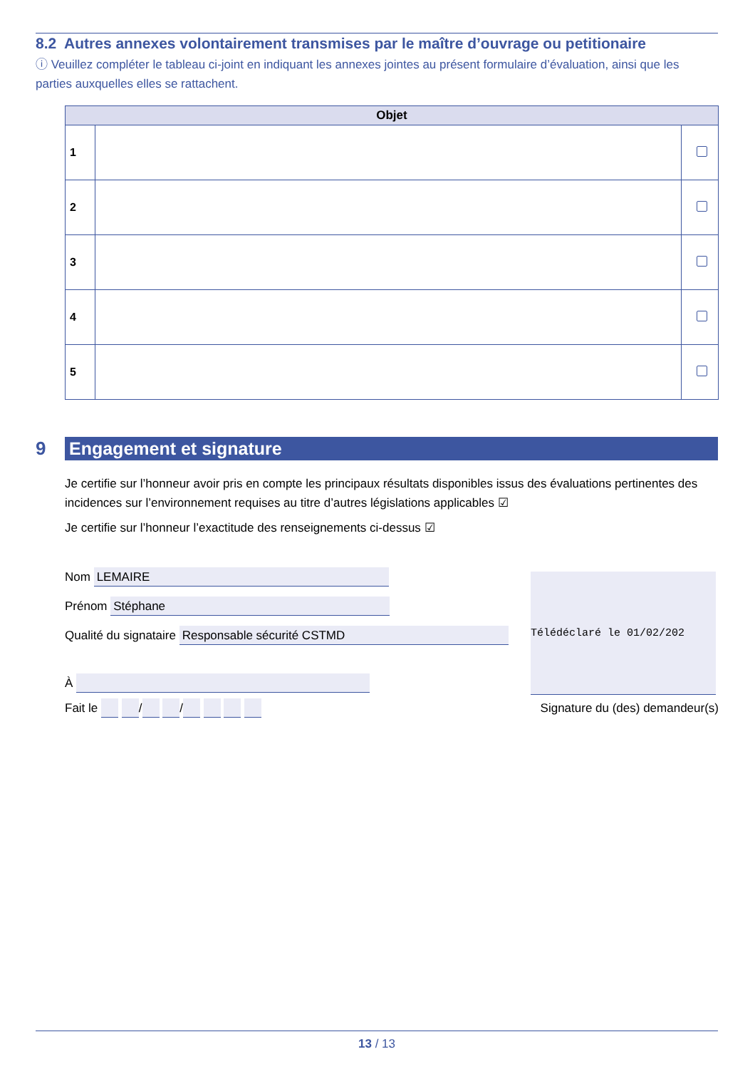8.2 Autres annexes volontairement transmises par le maître d’ouvrage ou petitionaire
ⓘ Veuillez compléter le tableau ci-joint en indiquant les annexes jointes au présent formulaire d’évaluation, ainsi que les parties auxquelles elles se rattachent.
| Objet | | |
| --- | --- | --- |
| 1 | | |
| 2 | | |
| 3 | | |
| 4 | | |
| 5 | | |
9 Engagement et signature
Je certifie sur l’honneur avoir pris en compte les principaux résultats disponibles issus des évaluations pertinentes des incidences sur l’environnement requises au titre d’autres législations applicables ☑
Je certifie sur l’honneur l’exactitude des renseignements ci-dessus ☑
Nom LEMAIRE
Prénom Stéphane
Qualité du signataire Responsable sécurité CSTMD
À
Fait le / / Signature du (des) demandeur(s)
Télédéclaré le 01/02/202
13 / 13